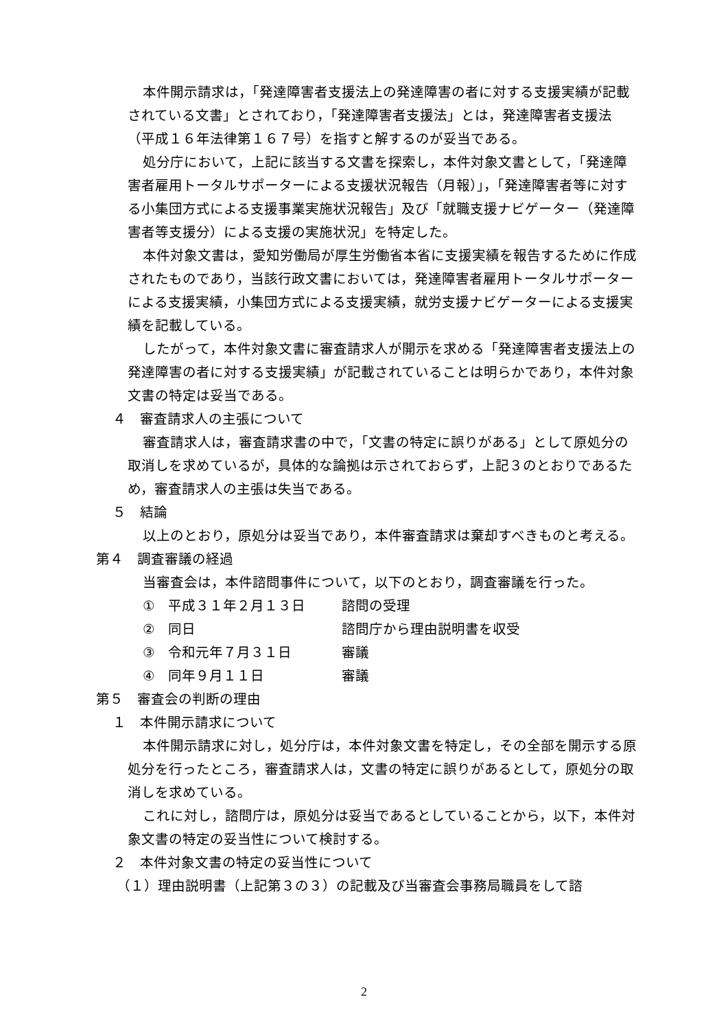本件開示請求は，「発達障害者支援法上の発達障害の者に対する支援実績が記載されている文書」とされており，「発達障害者支援法」とは，発達障害者支援法（平成１６年法律第１６７号）を指すと解するのが妥当である。
処分庁において，上記に該当する文書を探索し，本件対象文書として，「発達障害者雇用トータルサポーターによる支援状況報告（月報）」，「発達障害者等に対する小集団方式による支援事業実施状況報告」及び「就職支援ナビゲーター（発達障害者等支援分）による支援の実施状況」を特定した。
本件対象文書は，愛知労働局が厚生労働省本省に支援実績を報告するために作成されたものであり，当該行政文書においては，発達障害者雇用トータルサポーターによる支援実績，小集団方式による支援実績，就労支援ナビゲーターによる支援実績を記載している。
したがって，本件対象文書に審査請求人が開示を求める「発達障害者支援法上の発達障害の者に対する支援実績」が記載されていることは明らかであり，本件対象文書の特定は妥当である。
４　審査請求人の主張について
審査請求人は，審査請求書の中で，「文書の特定に誤りがある」として原処分の取消しを求めているが，具体的な論拠は示されておらず，上記３のとおりであるため，審査請求人の主張は失当である。
５　結論
以上のとおり，原処分は妥当であり，本件審査請求は棄却すべきものと考える。
第４　調査審議の経過
当審査会は，本件諮問事件について，以下のとおり，調査審議を行った。
①　平成３１年２月１３日 諮問の受理
②　同日 諮問庁から理由説明書を収受
③　令和元年７月３１日 審議
④　同年９月１１日 審議
第５　審査会の判断の理由
１　本件開示請求について
本件開示請求に対し，処分庁は，本件対象文書を特定し，その全部を開示する原処分を行ったところ，審査請求人は，文書の特定に誤りがあるとして，原処分の取消しを求めている。
これに対し，諮問庁は，原処分は妥当であるとしていることから，以下，本件対象文書の特定の妥当性について検討する。
２　本件対象文書の特定の妥当性について
（１）理由説明書（上記第３の３）の記載及び当審査会事務局職員をして諮
2